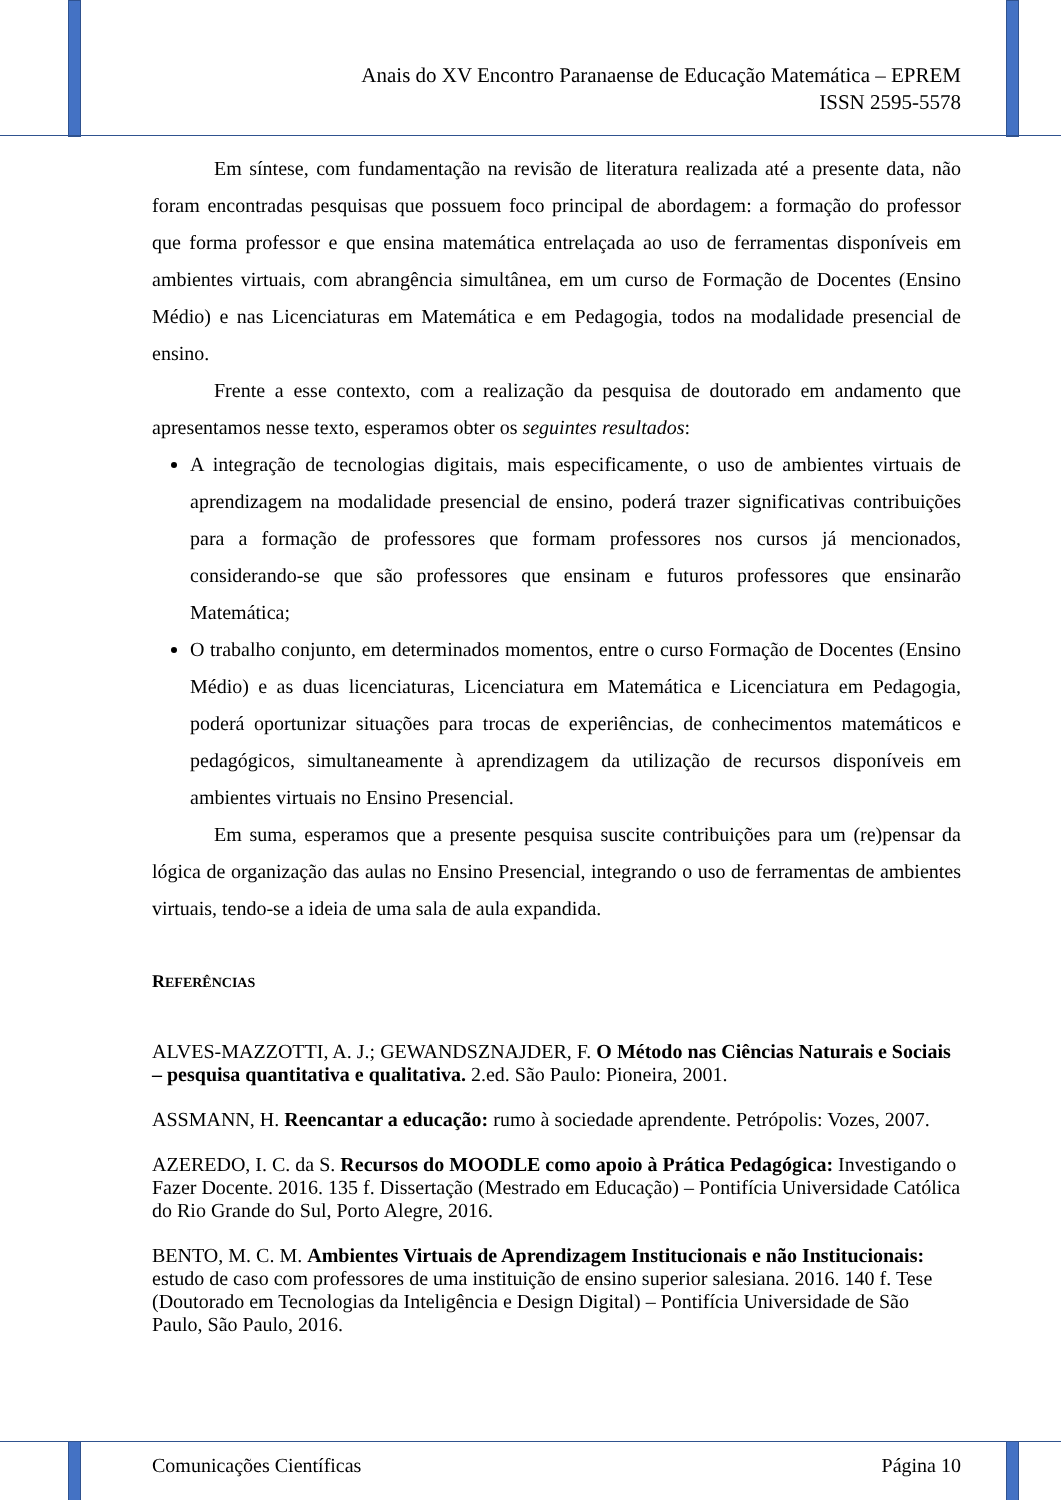Anais do XV Encontro Paranaense de Educação Matemática – EPREM
ISSN 2595-5578
Em síntese, com fundamentação na revisão de literatura realizada até a presente data, não foram encontradas pesquisas que possuem foco principal de abordagem: a formação do professor que forma professor e que ensina matemática entrelaçada ao uso de ferramentas disponíveis em ambientes virtuais, com abrangência simultânea, em um curso de Formação de Docentes (Ensino Médio) e nas Licenciaturas em Matemática e em Pedagogia, todos na modalidade presencial de ensino.
Frente a esse contexto, com a realização da pesquisa de doutorado em andamento que apresentamos nesse texto, esperamos obter os seguintes resultados:
A integração de tecnologias digitais, mais especificamente, o uso de ambientes virtuais de aprendizagem na modalidade presencial de ensino, poderá trazer significativas contribuições para a formação de professores que formam professores nos cursos já mencionados, considerando-se que são professores que ensinam e futuros professores que ensinarão Matemática;
O trabalho conjunto, em determinados momentos, entre o curso Formação de Docentes (Ensino Médio) e as duas licenciaturas, Licenciatura em Matemática e Licenciatura em Pedagogia, poderá oportunizar situações para trocas de experiências, de conhecimentos matemáticos e pedagógicos, simultaneamente à aprendizagem da utilização de recursos disponíveis em ambientes virtuais no Ensino Presencial.
Em suma, esperamos que a presente pesquisa suscite contribuições para um (re)pensar da lógica de organização das aulas no Ensino Presencial, integrando o uso de ferramentas de ambientes virtuais, tendo-se a ideia de uma sala de aula expandida.
REFERÊNCIAS
ALVES-MAZZOTTI, A. J.; GEWANDSZNAJDER, F. O Método nas Ciências Naturais e Sociais – pesquisa quantitativa e qualitativa. 2.ed. São Paulo: Pioneira, 2001.
ASSMANN, H. Reencantar a educação: rumo à sociedade aprendente. Petrópolis: Vozes, 2007.
AZEREDO, I. C. da S. Recursos do MOODLE como apoio à Prática Pedagógica: Investigando o Fazer Docente. 2016. 135 f. Dissertação (Mestrado em Educação) – Pontifícia Universidade Católica do Rio Grande do Sul, Porto Alegre, 2016.
BENTO, M. C. M. Ambientes Virtuais de Aprendizagem Institucionais e não Institucionais: estudo de caso com professores de uma instituição de ensino superior salesiana. 2016. 140 f. Tese (Doutorado em Tecnologias da Inteligência e Design Digital) – Pontifícia Universidade de São Paulo, São Paulo, 2016.
Comunicações Científicas Página 10